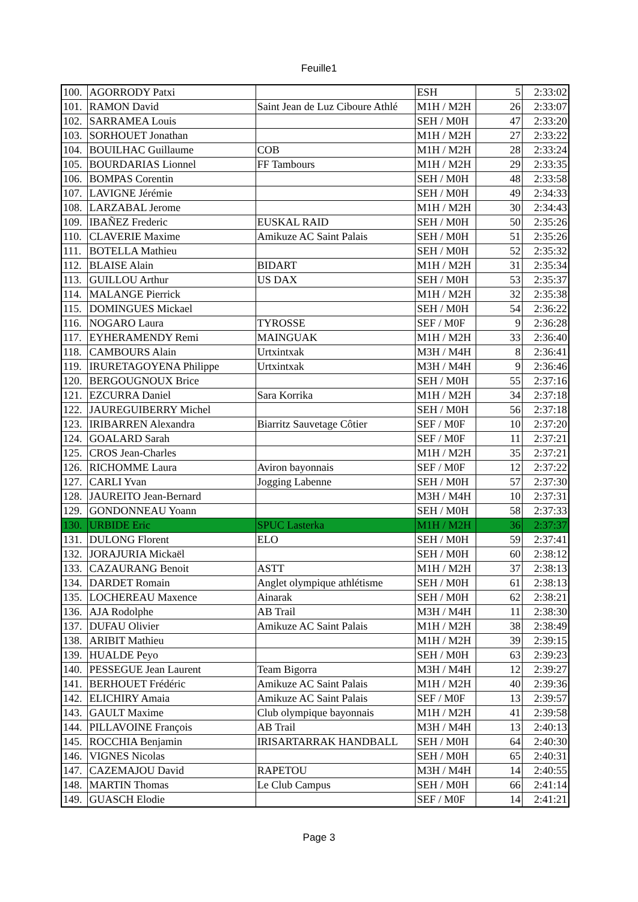Feuille1
| 100. | AGORRODY Patxi | | ESH | 5 | 2:33:02 |
| 101. | RAMON David | Saint Jean de Luz Ciboure Athlé | M1H / M2H | 26 | 2:33:07 |
| 102. | SARRAMEA Louis | | SEH / M0H | 47 | 2:33:20 |
| 103. | SORHOUET Jonathan | | M1H / M2H | 27 | 2:33:22 |
| 104. | BOUILHAC Guillaume | COB | M1H / M2H | 28 | 2:33:24 |
| 105. | BOURDARIAS Lionnel | FF Tambours | M1H / M2H | 29 | 2:33:35 |
| 106. | BOMPAS Corentin | | SEH / M0H | 48 | 2:33:58 |
| 107. | LAVIGNE Jérémie | | SEH / M0H | 49 | 2:34:33 |
| 108. | LARZABAL Jerome | | M1H / M2H | 30 | 2:34:43 |
| 109. | IBAÑEZ Frederic | EUSKAL RAID | SEH / M0H | 50 | 2:35:26 |
| 110. | CLAVERIE Maxime | Amikuze AC Saint Palais | SEH / M0H | 51 | 2:35:26 |
| 111. | BOTELLA Mathieu | | SEH / M0H | 52 | 2:35:32 |
| 112. | BLAISE Alain | BIDART | M1H / M2H | 31 | 2:35:34 |
| 113. | GUILLOU Arthur | US DAX | SEH / M0H | 53 | 2:35:37 |
| 114. | MALANGE Pierrick | | M1H / M2H | 32 | 2:35:38 |
| 115. | DOMINGUES Mickael | | SEH / M0H | 54 | 2:36:22 |
| 116. | NOGARO Laura | TYROSSE | SEF / M0F | 9 | 2:36:28 |
| 117. | EYHERAMENDY Remi | MAINGUAK | M1H / M2H | 33 | 2:36:40 |
| 118. | CAMBOURS Alain | Urtxintxak | M3H / M4H | 8 | 2:36:41 |
| 119. | IRURETAGOYENA Philippe | Urtxintxak | M3H / M4H | 9 | 2:36:46 |
| 120. | BERGOUGNOUX Brice | | SEH / M0H | 55 | 2:37:16 |
| 121. | EZCURRA Daniel | Sara Korrika | M1H / M2H | 34 | 2:37:18 |
| 122. | JAUREGUIBERRY Michel | | SEH / M0H | 56 | 2:37:18 |
| 123. | IRIBARREN Alexandra | Biarritz Sauvetage Côtier | SEF / M0F | 10 | 2:37:20 |
| 124. | GOALARD Sarah | | SEF / M0F | 11 | 2:37:21 |
| 125. | CROS Jean-Charles | | M1H / M2H | 35 | 2:37:21 |
| 126. | RICHOMME Laura | Aviron bayonnais | SEF / M0F | 12 | 2:37:22 |
| 127. | CARLI Yvan | Jogging Labenne | SEH / M0H | 57 | 2:37:30 |
| 128. | JAUREITO Jean-Bernard | | M3H / M4H | 10 | 2:37:31 |
| 129. | GONDONNEAU Yoann | | SEH / M0H | 58 | 2:37:33 |
| 130. | URBIDE Eric | SPUC Lasterka | M1H / M2H | 36 | 2:37:37 |
| 131. | DULONG Florent | ELO | SEH / M0H | 59 | 2:37:41 |
| 132. | JORAJURIA Mickaël | | SEH / M0H | 60 | 2:38:12 |
| 133. | CAZAURANG Benoit | ASTT | M1H / M2H | 37 | 2:38:13 |
| 134. | DARDET Romain | Anglet olympique athlétisme | SEH / M0H | 61 | 2:38:13 |
| 135. | LOCHEREAU Maxence | Ainarak | SEH / M0H | 62 | 2:38:21 |
| 136. | AJA Rodolphe | AB Trail | M3H / M4H | 11 | 2:38:30 |
| 137. | DUFAU Olivier | Amikuze AC Saint Palais | M1H / M2H | 38 | 2:38:49 |
| 138. | ARIBIT Mathieu | | M1H / M2H | 39 | 2:39:15 |
| 139. | HUALDE Peyo | | SEH / M0H | 63 | 2:39:23 |
| 140. | PESSEGUE Jean Laurent | Team Bigorra | M3H / M4H | 12 | 2:39:27 |
| 141. | BERHOUET Frédéric | Amikuze AC Saint Palais | M1H / M2H | 40 | 2:39:36 |
| 142. | ELICHIRY Amaia | Amikuze AC Saint Palais | SEF / M0F | 13 | 2:39:57 |
| 143. | GAULT Maxime | Club olympique bayonnais | M1H / M2H | 41 | 2:39:58 |
| 144. | PILLAVOINE François | AB Trail | M3H / M4H | 13 | 2:40:13 |
| 145. | ROCCHIA Benjamin | IRISARTARRAK HANDBALL | SEH / M0H | 64 | 2:40:30 |
| 146. | VIGNES Nicolas | | SEH / M0H | 65 | 2:40:31 |
| 147. | CAZEMAJOU David | RAPETOU | M3H / M4H | 14 | 2:40:55 |
| 148. | MARTIN Thomas | Le Club Campus | SEH / M0H | 66 | 2:41:14 |
| 149. | GUASCH Elodie | | SEF / M0F | 14 | 2:41:21 |
Page 3